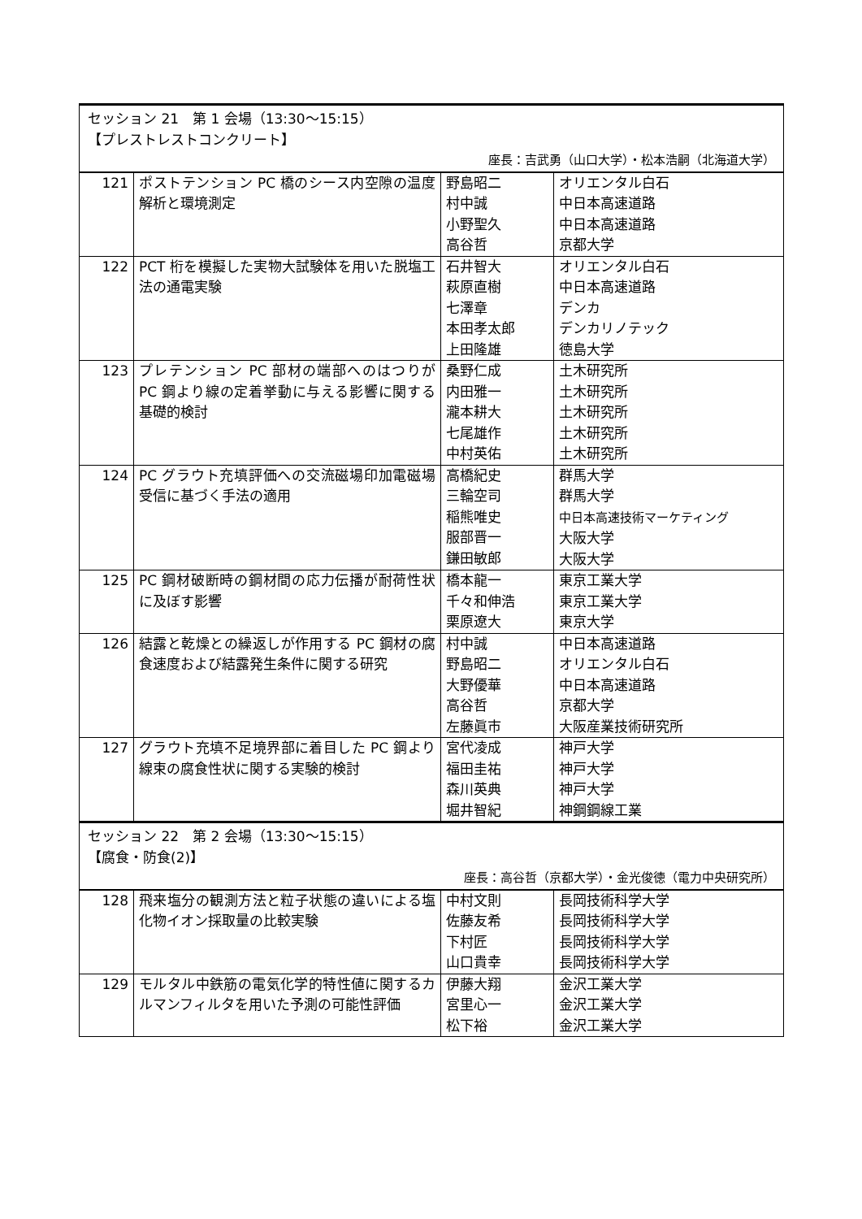| セッション 21 第 1 会場（13:30〜15:15） 【プレストレストコンクリート】 座長：吉武勇（山口大学）・松本浩嗣（北海道大学） | | | |
| 121 | ポストテンション PC 橋のシース内空隙の温度解析と環境測定 | 野島昭二 村中誠 小野聖久 高谷哲 | オリエンタル白石 中日本高速道路 中日本高速道路 京都大学 |
| 122 | PCT 桁を模擬した実物大試験体を用いた脱塩工法の通電実験 | 石井智大 萩原直樹 七澤章 本田孝太郎 上田隆雄 | オリエンタル白石 中日本高速道路 デンカ デンカリノテック 徳島大学 |
| 123 | プレテンション PC 部材の端部へのはつりが PC 鋼より線の定着挙動に与える影響に関する基礎的検討 | 桑野仁成 内田雅一 瀧本耕大 七尾雄作 中村英佑 | 土木研究所 土木研究所 土木研究所 土木研究所 土木研究所 |
| 124 | PC グラウト充填評価への交流磁場印加電磁場受信に基づく手法の適用 | 高橋紀史 三輪空司 稲熊唯史 服部晋一 鎌田敏郎 | 群馬大学 群馬大学 中日本高速技術マーケティング 大阪大学 大阪大学 |
| 125 | PC 鋼材破断時の鋼材間の応力伝播が耐荷性状に及ぼす影響 | 橋本龍一 千々和伸浩 栗原遼大 | 東京工業大学 東京工業大学 東京大学 |
| 126 | 結露と乾燥との繰返しが作用する PC 鋼材の腐食速度および結露発生条件に関する研究 | 村中誠 野島昭二 大野優華 高谷哲 左藤眞市 | 中日本高速道路 オリエンタル白石 中日本高速道路 京都大学 大阪産業技術研究所 |
| 127 | グラウト充填不足境界部に着目した PC 鋼より線束の腐食性状に関する実験的検討 | 宮代凌成 福田圭祐 森川英典 堀井智紀 | 神戸大学 神戸大学 神戸大学 神鋼鋼線工業 |
| セッション 22 第 2 会場（13:30〜15:15） 【腐食・防食(2)】 座長：高谷哲（京都大学）・金光俊徳（電力中央研究所） | | | |
| 128 | 飛来塩分の観測方法と粒子状態の違いによる塩化物イオン採取量の比較実験 | 中村文則 佐藤友希 下村匠 山口貴幸 | 長岡技術科学大学 長岡技術科学大学 長岡技術科学大学 長岡技術科学大学 |
| 129 | モルタル中鉄筋の電気化学的特性値に関するカルマンフィルタを用いた予測の可能性評価 | 伊藤大翔 宮里心一 松下裕 | 金沢工業大学 金沢工業大学 金沢工業大学 |